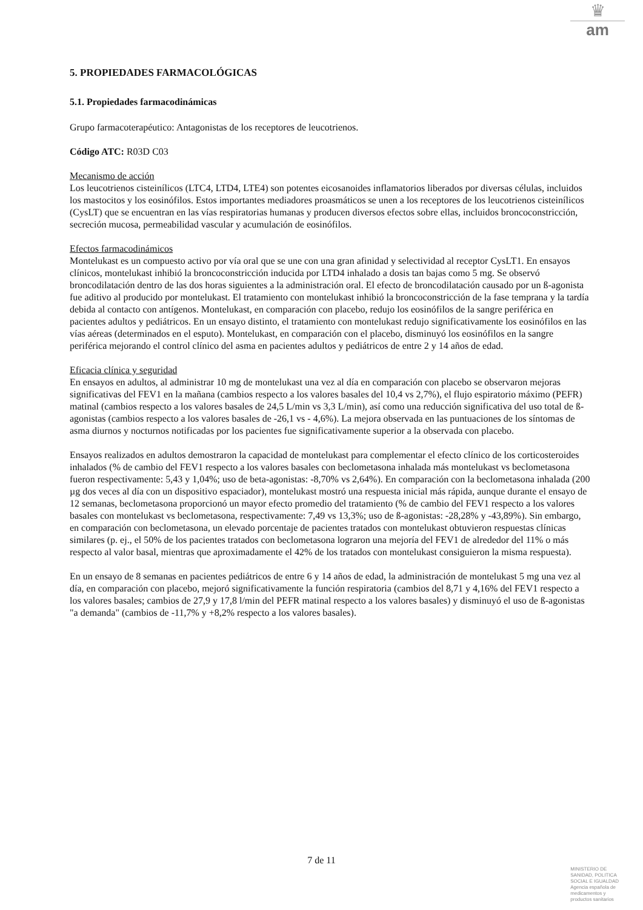♛
am
5. PROPIEDADES FARMACOLÓGICAS
5.1. Propiedades farmacodinámicas
Grupo farmacoterapéutico: Antagonistas de los receptores de leucotrienos.
Código ATC: R03D C03
Mecanismo de acción
Los leucotrienos cisteinílicos (LTC4, LTD4, LTE4) son potentes eicosanoides inflamatorios liberados por diversas células, incluidos los mastocitos y los eosinófilos. Estos importantes mediadores proasmáticos se unen a los receptores de los leucotrienos cisteinílicos (CysLT) que se encuentran en las vías respiratorias humanas y producen diversos efectos sobre ellas, incluidos broncoconstricción, secreción mucosa, permeabilidad vascular y acumulación de eosinófilos.
Efectos farmacodinámicos
Montelukast es un compuesto activo por vía oral que se une con una gran afinidad y selectividad al receptor CysLT1. En ensayos clínicos, montelukast inhibió la broncoconstricción inducida por LTD4 inhalado a dosis tan bajas como 5 mg. Se observó broncodilatación dentro de las dos horas siguientes a la administración oral. El efecto de broncodilatación causado por un ß-agonista fue aditivo al producido por montelukast. El tratamiento con montelukast inhibió la broncoconstricción de la fase temprana y la tardía debida al contacto con antígenos. Montelukast, en comparación con placebo, redujo los eosinófilos de la sangre periférica en pacientes adultos y pediátricos. En un ensayo distinto, el tratamiento con montelukast redujo significativamente los eosinófilos en las vías aéreas (determinados en el esputo). Montelukast, en comparación con el placebo, disminuyó los eosinófilos en la sangre periférica mejorando el control clínico del asma en pacientes adultos y pediátricos de entre 2 y 14 años de edad.
Eficacia clínica y seguridad
En ensayos en adultos, al administrar 10 mg de montelukast una vez al día en comparación con placebo se observaron mejoras significativas del FEV1 en la mañana (cambios respecto a los valores basales del 10,4 vs 2,7%), el flujo espiratorio máximo (PEFR) matinal (cambios respecto a los valores basales de 24,5 L/min vs 3,3 L/min), así como una reducción significativa del uso total de ß-agonistas (cambios respecto a los valores basales de -26,1 vs - 4,6%). La mejora observada en las puntuaciones de los síntomas de asma diurnos y nocturnos notificadas por los pacientes fue significativamente superior a la observada con placebo.
Ensayos realizados en adultos demostraron la capacidad de montelukast para complementar el efecto clínico de los corticosteroides inhalados (% de cambio del FEV1 respecto a los valores basales con beclometasona inhalada más montelukast vs beclometasona fueron respectivamente: 5,43 y 1,04%; uso de beta-agonistas: -8,70% vs 2,64%). En comparación con la beclometasona inhalada (200 µg dos veces al día con un dispositivo espaciador), montelukast mostró una respuesta inicial más rápida, aunque durante el ensayo de 12 semanas, beclometasona proporcionó un mayor efecto promedio del tratamiento (% de cambio del FEV1 respecto a los valores basales con montelukast vs beclometasona, respectivamente: 7,49 vs 13,3%; uso de ß-agonistas: -28,28% y -43,89%). Sin embargo, en comparación con beclometasona, un elevado porcentaje de pacientes tratados con montelukast obtuvieron respuestas clínicas similares (p. ej., el 50% de los pacientes tratados con beclometasona lograron una mejoría del FEV1 de alrededor del 11% o más respecto al valor basal, mientras que aproximadamente el 42% de los tratados con montelukast consiguieron la misma respuesta).
En un ensayo de 8 semanas en pacientes pediátricos de entre 6 y 14 años de edad, la administración de montelukast 5 mg una vez al día, en comparación con placebo, mejoró significativamente la función respiratoria (cambios del 8,71 y 4,16% del FEV1 respecto a los valores basales; cambios de 27,9 y 17,8 l/min del PEFR matinal respecto a los valores basales) y disminuyó el uso de ß-agonistas "a demanda" (cambios de -11,7% y +8,2% respecto a los valores basales).
7 de 11
MINISTERIO DE
SANIDAD, POLITICA
SOCIAL E IGUALDAD
Agencia española de
medicamentos y
productos sanitarios